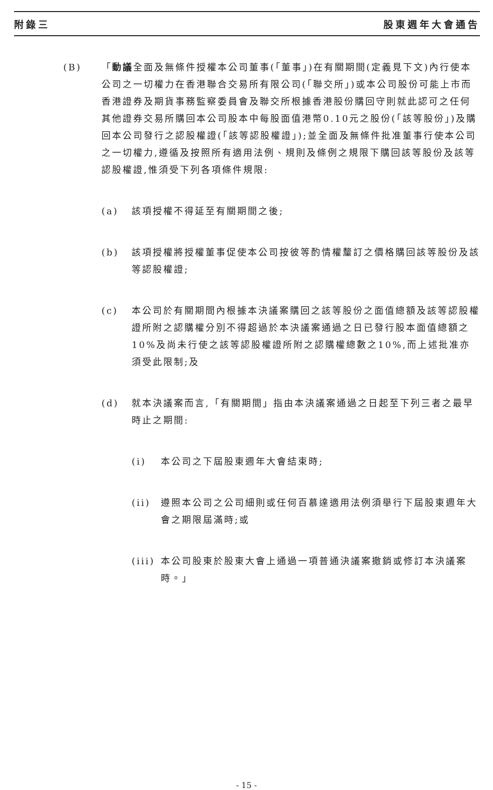附錄三 股東週年大會通告
(B) 「動議全面及無條件授權本公司董事(「董事」)在有關期間(定義見下文)內行使本公司之一切權力在香港聯合交易所有限公司(「聯交所」)或本公司股份可能上市而香港證券及期貨事務監察委員會及聯交所根據香港股份購回守則就此認可之任何其他證券交易所購回本公司股本中每股面值港幣0.10元之股份(「該等股份」)及購回本公司發行之認股權證(「該等認股權證」);並全面及無條件批准董事行使本公司之一切權力,遵循及按照所有適用法例、規則及條例之規限下購回該等股份及該等認股權證,惟須受下列各項條件規限:
(a) 該項授權不得延至有關期間之後;
(b) 該項授權將授權董事促使本公司按彼等酌情權釐訂之價格購回該等股份及該等認股權證;
(c) 本公司於有關期間內根據本決議案購回之該等股份之面值總額及該等認股權證所附之認購權分別不得超過於本決議案通過之日已發行股本面值總額之10%及尚未行使之該等認股權證所附之認購權總數之10%,而上述批准亦須受此限制;及
(d) 就本決議案而言,「有關期間」指由本決議案通過之日起至下列三者之最早時止之期間:
(i) 本公司之下屆股東週年大會結束時;
(ii) 遵照本公司之公司細則或任何百慕達適用法例須舉行下屆股東週年大會之期限屆滿時;或
(iii)
本公司股東於股東大會上通過一項普通決議案撤銷或修訂本決議案時。」
- 15 -